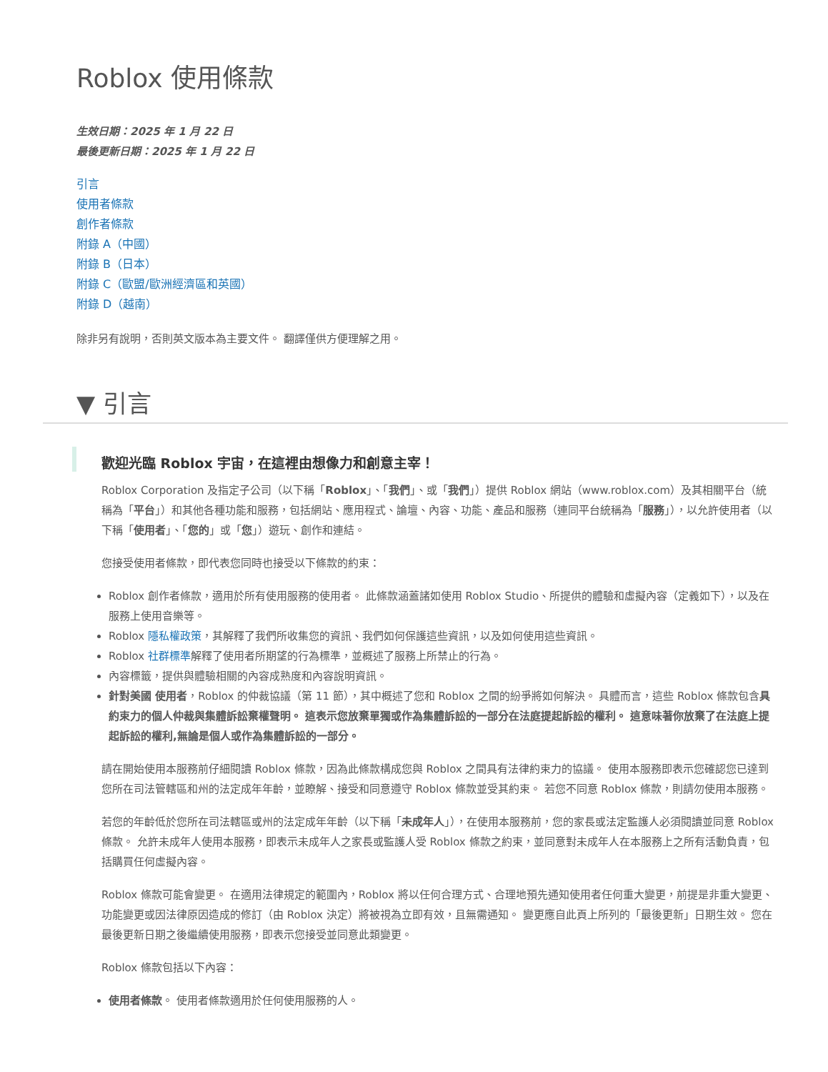Roblox 使用條款
生效日期：2025 年 1 月 22 日
最後更新日期：2025 年 1 月 22 日
引言
使用者條款
創作者條款
附錄 A（中國）
附錄 B（日本）
附錄 C（歐盟/歐洲經濟區和英國）
附錄 D（越南）
除非另有說明，否則英文版本為主要文件。 翻譯僅供方便理解之用。
▼ 引言
歡迎光臨 Roblox 宇宙，在這裡由想像力和創意主宰！
Roblox Corporation 及指定子公司（以下稱「Roblox」、「我們」、或「我們」）提供 Roblox 網站（www.roblox.com）及其相關平台（統稱為「平台」）和其他各種功能和服務，包括網站、應用程式、論壇、內容、功能、產品和服務（連同平台統稱為「服務」），以允許使用者（以下稱「使用者」、「您的」或「您」）遊玩、創作和連結。
您接受使用者條款，即代表您同時也接受以下條款的約束：
Roblox 創作者條款，適用於所有使用服務的使用者。 此條款涵蓋諸如使用 Roblox Studio、所提供的體驗和虛擬內容（定義如下），以及在服務上使用音樂等。
Roblox 隱私權政策，其解釋了我們所收集您的資訊、我們如何保護這些資訊，以及如何使用這些資訊。
Roblox 社群標準解釋了使用者所期望的行為標準，並概述了服務上所禁止的行為。
內容標籤，提供與體驗相關的內容成熟度和內容說明資訊。
針對美國 使用者，Roblox 的仲裁協議（第 11 節），其中概述了您和 Roblox 之間的紛爭將如何解決。 具體而言，這些 Roblox 條款包含具約束力的個人仲裁與集體訴訟棄權聲明。 這表示您放棄單獨或作為集體訴訟的一部分在法庭提起訴訟的權利。 這意味著你放棄了在法庭上提起訴訟的權利,無論是個人或作為集體訴訟的一部分。
請在開始使用本服務前仔細閱讀 Roblox 條款，因為此條款構成您與 Roblox 之間具有法律約束力的協議。 使用本服務即表示您確認您已達到您所在司法管轄區和州的法定成年年齡，並瞭解、接受和同意遵守 Roblox 條款並受其約束。 若您不同意 Roblox 條款，則請勿使用本服務。
若您的年齡低於您所在司法轄區或州的法定成年年齡（以下稱「未成年人」），在使用本服務前，您的家長或法定監護人必須閱讀並同意 Roblox 條款。 允許未成年人使用本服務，即表示未成年人之家長或監護人受 Roblox 條款之約束，並同意對未成年人在本服務上之所有活動負責，包括購買任何虛擬內容。
Roblox 條款可能會變更。 在適用法律規定的範圍內，Roblox 將以任何合理方式、合理地預先通知使用者任何重大變更，前提是非重大變更、功能變更或因法律原因造成的修訂（由 Roblox 決定）將被視為立即有效，且無需通知。 變更應自此頁上所列的「最後更新」日期生效。 您在最後更新日期之後繼續使用服務，即表示您接受並同意此類變更。
Roblox 條款包括以下內容：
使用者條款。 使用者條款適用於任何使用服務的人。